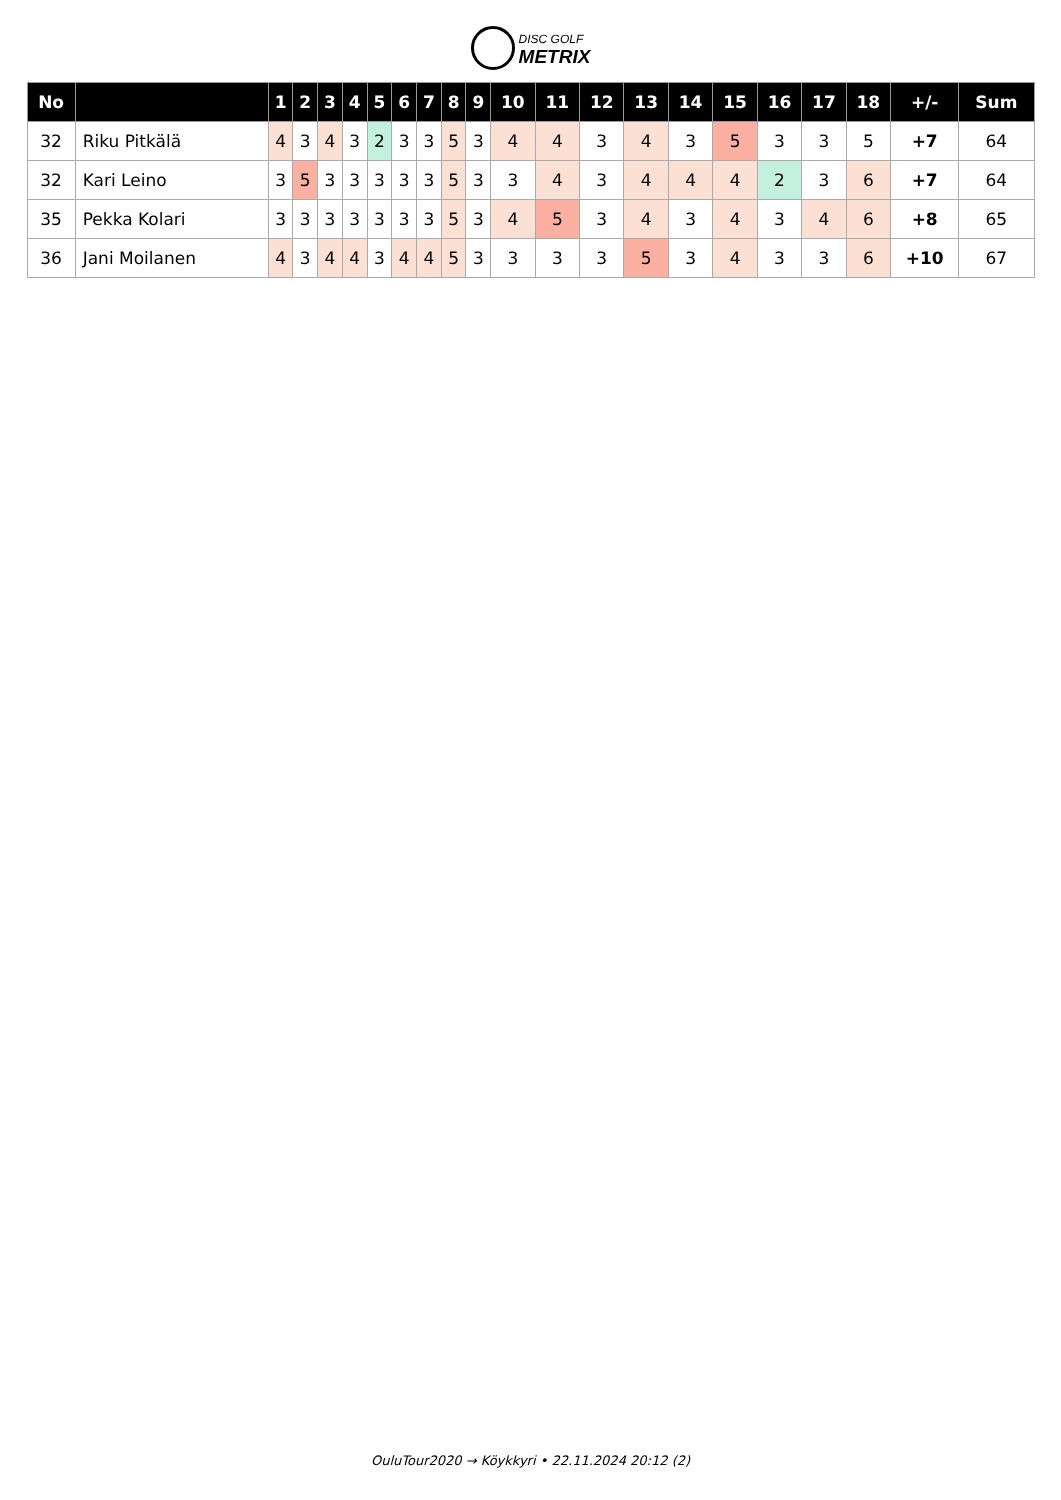DISC GOLF
METRIX
| No | | 1 | 2 | 3 | 4 | 5 | 6 | 7 | 8 | 9 | 10 | 11 | 12 | 13 | 14 | 15 | 16 | 17 | 18 | +/- | Sum |
| --- | --- | --- | --- | --- | --- | --- | --- | --- | --- | --- | --- | --- | --- | --- | --- | --- | --- | --- | --- | --- | --- |
| 32 | Riku Pitkälä | 4 | 3 | 4 | 3 | 2 | 3 | 3 | 5 | 3 | 4 | 4 | 3 | 4 | 3 | 5 | 3 | 3 | 5 | +7 | 64 |
| 32 | Kari Leino | 3 | 5 | 3 | 3 | 3 | 3 | 3 | 5 | 3 | 3 | 4 | 3 | 4 | 4 | 4 | 2 | 3 | 6 | +7 | 64 |
| 35 | Pekka Kolari | 3 | 3 | 3 | 3 | 3 | 3 | 3 | 5 | 3 | 4 | 5 | 3 | 4 | 3 | 4 | 3 | 4 | 6 | +8 | 65 |
| 36 | Jani Moilanen | 4 | 3 | 4 | 4 | 3 | 4 | 4 | 5 | 3 | 3 | 3 | 3 | 5 | 3 | 4 | 3 | 3 | 6 | +10 | 67 |
OuluTour2020 → Köykkyri • 22.11.2024 20:12 (2)